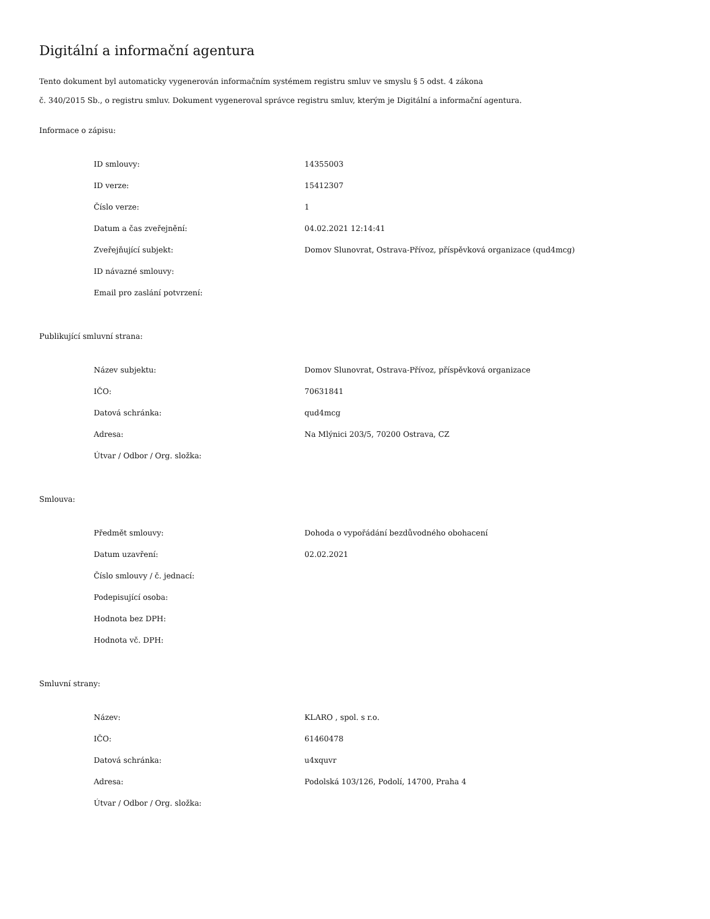Digitální a informační agentura
Tento dokument byl automaticky vygenerován informačním systémem registru smluv ve smyslu § 5 odst. 4 zákona
č. 340/2015 Sb., o registru smluv. Dokument vygeneroval správce registru smluv, kterým je Digitální a informační agentura.
Informace o zápisu:
| ID smlouvy: | 14355003 |
| ID verze: | 15412307 |
| Číslo verze: | 1 |
| Datum a čas zveřejnění: | 04.02.2021 12:14:41 |
| Zveřejňující subjekt: | Domov Slunovrat, Ostrava-Přívoz, příspěvková organizace (qud4mcg) |
| ID návazné smlouvy: | |
| Email pro zaslání potvrzení: | |
Publikující smluvní strana:
| Název subjektu: | Domov Slunovrat, Ostrava-Přívoz, příspěvková organizace |
| IČO: | 70631841 |
| Datová schránka: | qud4mcg |
| Adresa: | Na Mlýnici 203/5, 70200 Ostrava, CZ |
| Útvar / Odbor / Org. složka: | |
Smlouva:
| Předmět smlouvy: | Dohoda o vypořádání bezdůvodného obohacení |
| Datum uzavření: | 02.02.2021 |
| Číslo smlouvy / č. jednací: | |
| Podepisující osoba: | |
| Hodnota bez DPH: | |
| Hodnota vč. DPH: | |
Smluvní strany:
| Název: | KLARO , spol. s r.o. |
| IČO: | 61460478 |
| Datová schránka: | u4xquvr |
| Adresa: | Podolská 103/126, Podolí, 14700, Praha 4 |
| Útvar / Odbor / Org. složka: | |